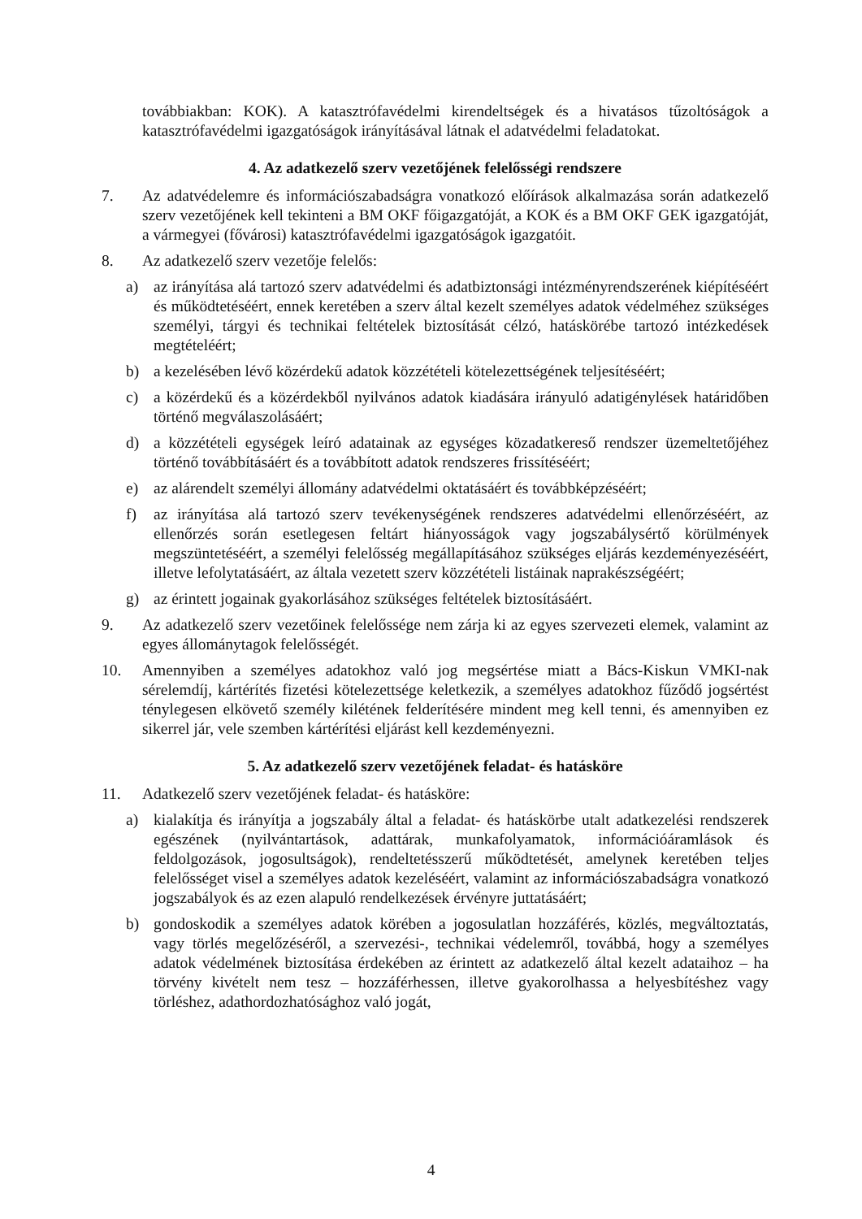továbbiakban: KOK). A katasztrófavédelmi kirendeltségek és a hivatásos tűzoltóságok a katasztrófavédelmi igazgatóságok irányításával látnak el adatvédelmi feladatokat.
4. Az adatkezelő szerv vezetőjének felelősségi rendszere
7. Az adatvédelemre és információszabadságra vonatkozó előírások alkalmazása során adatkezelő szerv vezetőjének kell tekinteni a BM OKF főigazgatóját, a KOK és a BM OKF GEK igazgatóját, a vármegyei (fővárosi) katasztrófavédelmi igazgatóságok igazgatóit.
8. Az adatkezelő szerv vezetője felelős:
a) az irányítása alá tartozó szerv adatvédelmi és adatbiztonsági intézményrendszerének kiépítéséért és működtetéséért, ennek keretében a szerv által kezelt személyes adatok védelméhez szükséges személyi, tárgyi és technikai feltételek biztosítását célzó, hatáskörébe tartozó intézkedések megtételéért;
b) a kezelésében lévő közérdekű adatok közzétételi kötelezettségének teljesítéséért;
c) a közérdekű és a közérdekből nyilvános adatok kiadására irányuló adatigénylések határidőben történő megválaszolásáért;
d) a közzétételi egységek leíró adatainak az egységes közadatkereső rendszer üzemeltetőjéhez történő továbbításáért és a továbbított adatok rendszeres frissítéséért;
e) az alárendelt személyi állomány adatvédelmi oktatásáért és továbbképzéséért;
f) az irányítása alá tartozó szerv tevékenységének rendszeres adatvédelmi ellenőrzéséért, az ellenőrzés során esetlegesen feltárt hiányosságok vagy jogszabálysértő körülmények megszüntetéséért, a személyi felelősség megállapításához szükséges eljárás kezdeményezéséért, illetve lefolytatásáért, az általa vezetett szerv közzétételi listáinak naprakészségéért;
g) az érintett jogainak gyakorlásához szükséges feltételek biztosításáért.
9. Az adatkezelő szerv vezetőinek felelőssége nem zárja ki az egyes szervezeti elemek, valamint az egyes állománytagok felelősségét.
10. Amennyiben a személyes adatokhoz való jog megsértése miatt a Bács-Kiskun VMKI-nak sérelemdíj, kártérítés fizetési kötelezettsége keletkezik, a személyes adatokhoz fűződő jogsértést ténylegesen elkövető személy kilétének felderítésére mindent meg kell tenni, és amennyiben ez sikerrel jár, vele szemben kártérítési eljárást kell kezdeményezni.
5. Az adatkezelő szerv vezetőjének feladat- és hatásköre
11. Adatkezelő szerv vezetőjének feladat- és hatásköre:
a) kialakítja és irányítja a jogszabály által a feladat- és hatáskörbe utalt adatkezelési rendszerek egészének (nyilvántartások, adattárak, munkafolyamatok, információáramlások és feldolgozások, jogosultságok), rendeltetésszerű működtetését, amelynek keretében teljes felelősséget visel a személyes adatok kezeléséért, valamint az információszabadságra vonatkozó jogszabályok és az ezen alapuló rendelkezések érvényre juttatásáért;
b) gondoskodik a személyes adatok körében a jogosulatlan hozzáférés, közlés, megváltoztatás, vagy törlés megelőzéséről, a szervezési-, technikai védelemről, továbbá, hogy a személyes adatok védelmének biztosítása érdekében az érintett az adatkezelő által kezelt adataihoz – ha törvény kivételt nem tesz – hozzáférhessen, illetve gyakorolhassa a helyesbítéshez vagy törléshez, adathordozhatósághoz való jogát,
4